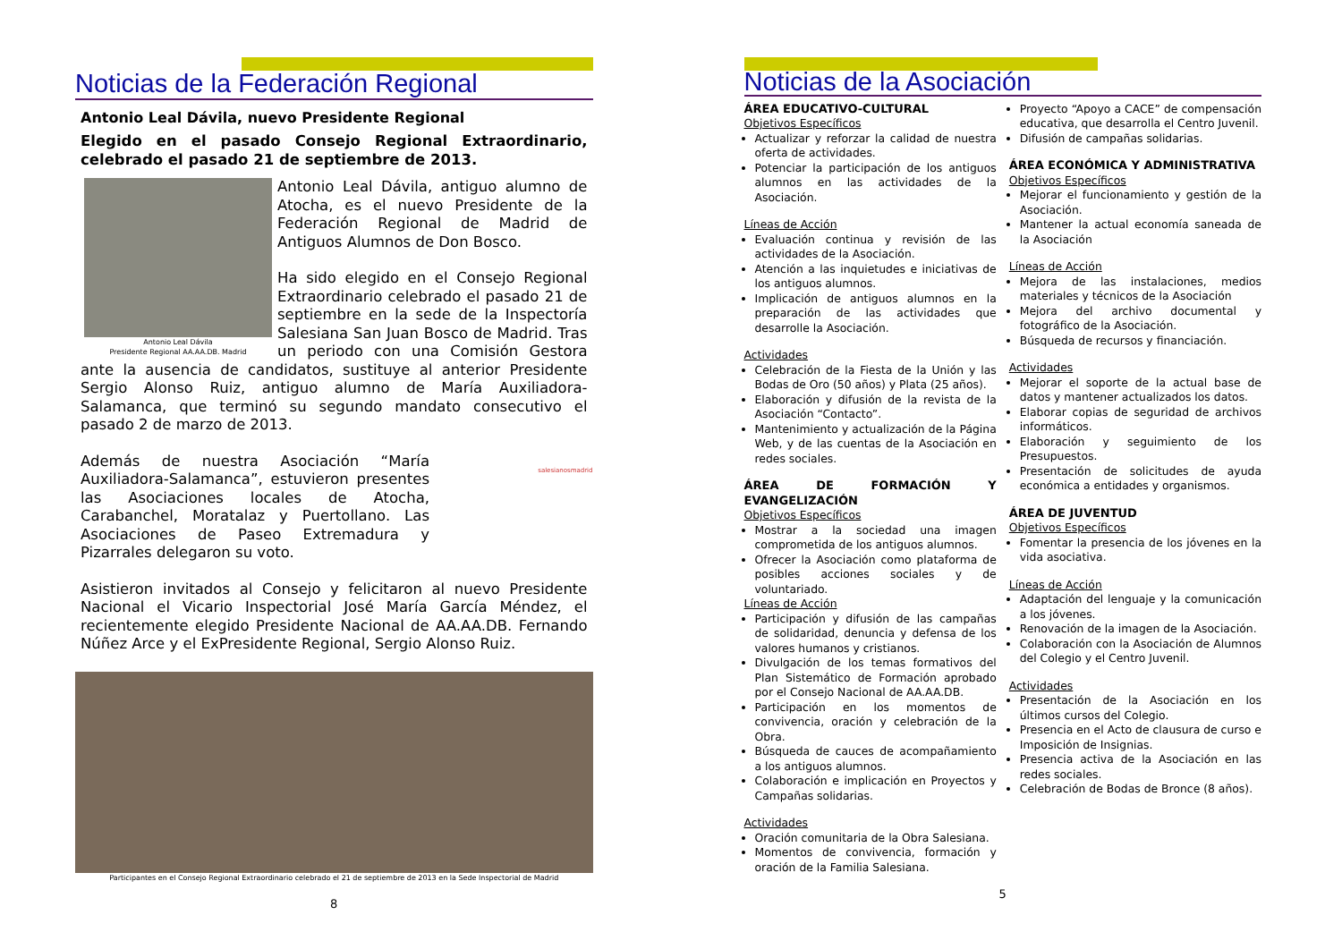Noticias de la Federación Regional
Antonio Leal Dávila, nuevo Presidente Regional
Elegido en el pasado Consejo Regional Extraordinario, celebrado el pasado 21 de septiembre de 2013.
Antonio Leal Dávila
Presidente Regional AA.AA.DB. Madrid
Antonio Leal Dávila, antiguo alumno de Atocha, es el nuevo Presidente de la Federación Regional de Madrid de Antiguos Alumnos de Don Bosco.
Ha sido elegido en el Consejo Regional Extraordinario celebrado el pasado 21 de septiembre en la sede de la Inspectoría Salesiana San Juan Bosco de Madrid. Tras un periodo con una Comisión Gestora ante la ausencia de candidatos, sustituye al anterior Presidente Sergio Alonso Ruiz, antiguo alumno de María Auxiliadora-Salamanca, que terminó su segundo mandato consecutivo el pasado 2 de marzo de 2013.
Además de nuestra Asociación “María Auxiliadora-Salamanca”, estuvieron presentes las Asociaciones locales de Atocha, Carabanchel, Moratalaz y Puertollano. Las Asociaciones de Paseo Extremadura y Pizarrales delegaron su voto.
salesianosmadrid
Asistieron invitados al Consejo y felicitaron al nuevo Presidente Nacional el Vicario Inspectorial José María García Méndez, el recientemente elegido Presidente Nacional de AA.AA.DB. Fernando Núñez Arce y el ExPresidente Regional, Sergio Alonso Ruiz.
Participantes en el Consejo Regional Extraordinario celebrado el 21 de septiembre de 2013 en la Sede Inspectorial de Madrid
8
Noticias de la Asociación
ÁREA EDUCATIVO-CULTURAL
Objetivos Específicos
Actualizar y reforzar la calidad de nuestra oferta de actividades.
Potenciar la participación de los antiguos alumnos en las actividades de la Asociación.
Líneas de Acción
Evaluación continua y revisión de las actividades de la Asociación.
Atención a las inquietudes e iniciativas de los antiguos alumnos.
Implicación de antiguos alumnos en la preparación de las actividades que desarrolle la Asociación.
Actividades
Celebración de la Fiesta de la Unión y las Bodas de Oro (50 años) y Plata (25 años).
Elaboración y difusión de la revista de la Asociación “Contacto”.
Mantenimiento y actualización de la Página Web, y de las cuentas de la Asociación en redes sociales.
ÁREA DE FORMACIÓN Y EVANGELIZACIÓN
Objetivos Específicos
Mostrar a la sociedad una imagen comprometida de los antiguos alumnos.
Ofrecer la Asociación como plataforma de posibles acciones sociales y de voluntariado.
Líneas de Acción
Participación y difusión de las campañas de solidaridad, denuncia y defensa de los valores humanos y cristianos.
Divulgación de los temas formativos del Plan Sistemático de Formación aprobado por el Consejo Nacional de AA.AA.DB.
Participación en los momentos de convivencia, oración y celebración de la Obra.
Búsqueda de cauces de acompañamiento a los antiguos alumnos.
Colaboración e implicación en Proyectos y Campañas solidarias.
Actividades
Oración comunitaria de la Obra Salesiana.
Momentos de convivencia, formación y oración de la Familia Salesiana.
Proyecto “Apoyo a CACE” de compensación educativa, que desarrolla el Centro Juvenil.
Difusión de campañas solidarias.
ÁREA ECONÓMICA Y ADMINISTRATIVA
Objetivos Específicos
Mejorar el funcionamiento y gestión de la Asociación.
Mantener la actual economía saneada de la Asociación
Líneas de Acción
Mejora de las instalaciones, medios materiales y técnicos de la Asociación
Mejora del archivo documental y fotográfico de la Asociación.
Búsqueda de recursos y financiación.
Actividades
Mejorar el soporte de la actual base de datos y mantener actualizados los datos.
Elaborar copias de seguridad de archivos informáticos.
Elaboración y seguimiento de los Presupuestos.
Presentación de solicitudes de ayuda económica a entidades y organismos.
ÁREA DE JUVENTUD
Objetivos Específicos
Fomentar la presencia de los jóvenes en la vida asociativa.
Líneas de Acción
Adaptación del lenguaje y la comunicación a los jóvenes.
Renovación de la imagen de la Asociación.
Colaboración con la Asociación de Alumnos del Colegio y el Centro Juvenil.
Actividades
Presentación de la Asociación en los últimos cursos del Colegio.
Presencia en el Acto de clausura de curso e Imposición de Insignias.
Presencia activa de la Asociación en las redes sociales.
Celebración de Bodas de Bronce (8 años).
5